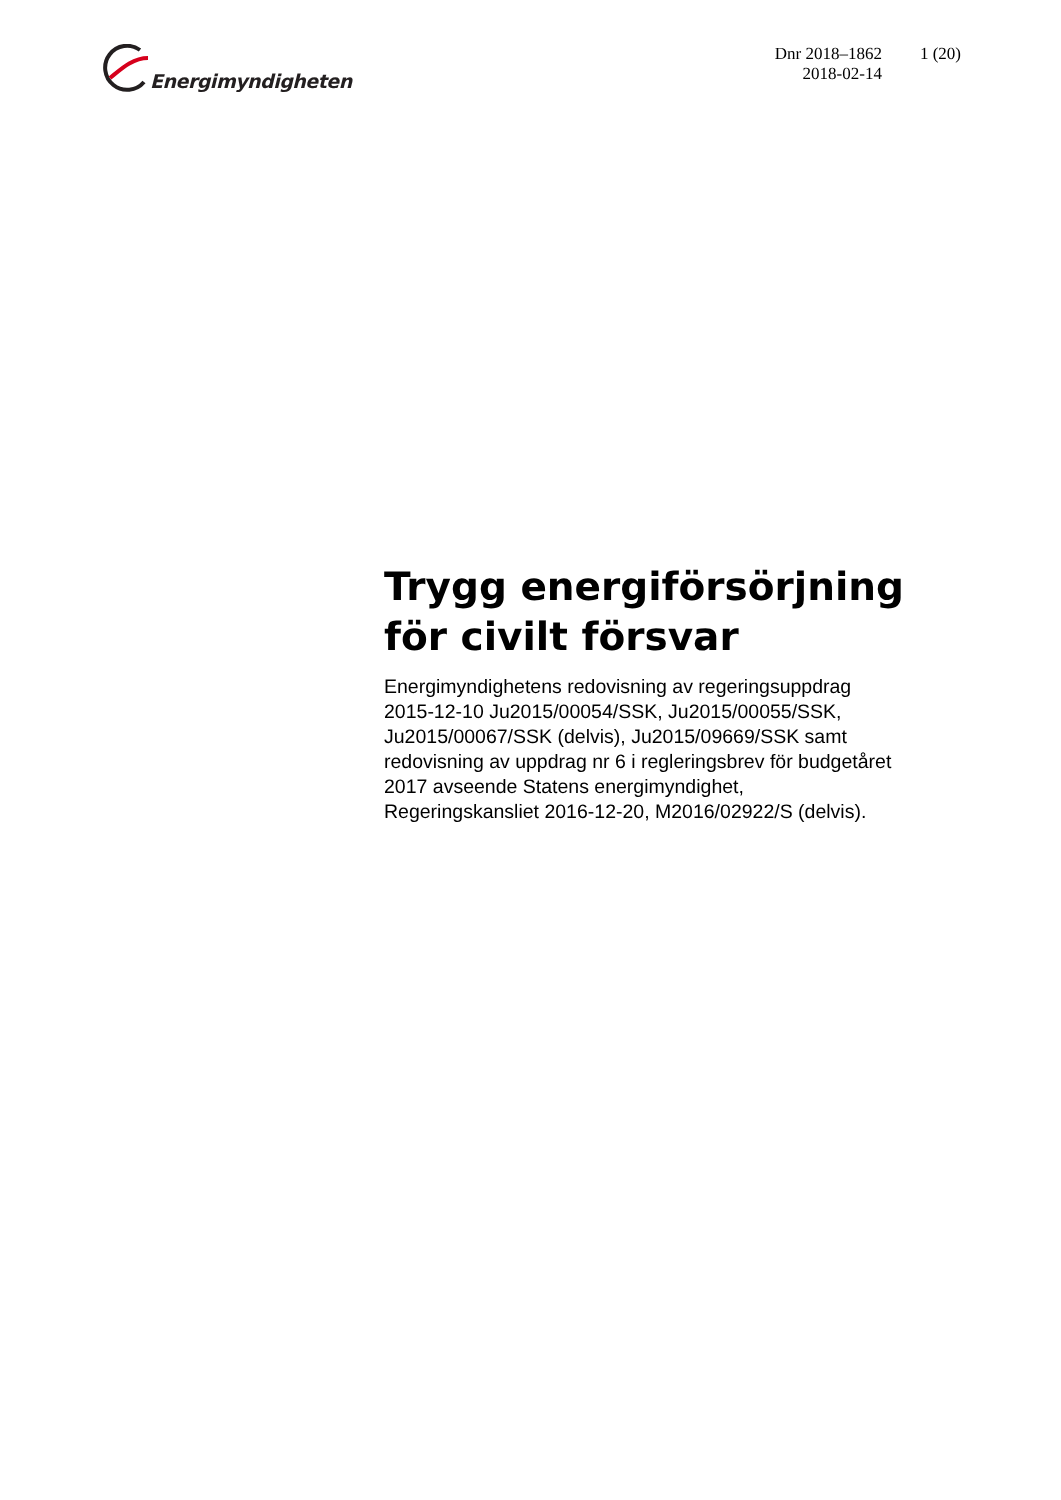Energimyndigheten
Dnr 2018–1862
2018-02-14
1 (20)
Trygg energiförsörjning för civilt försvar
Energimyndighetens redovisning av regeringsuppdrag 2015-12-10 Ju2015/00054/SSK, Ju2015/00055/SSK, Ju2015/00067/SSK (delvis), Ju2015/09669/SSK samt redovisning av uppdrag nr 6 i regleringsbrev för budgetåret 2017 avseende Statens energimyndighet, Regeringskansliet 2016-12-20, M2016/02922/S (delvis).